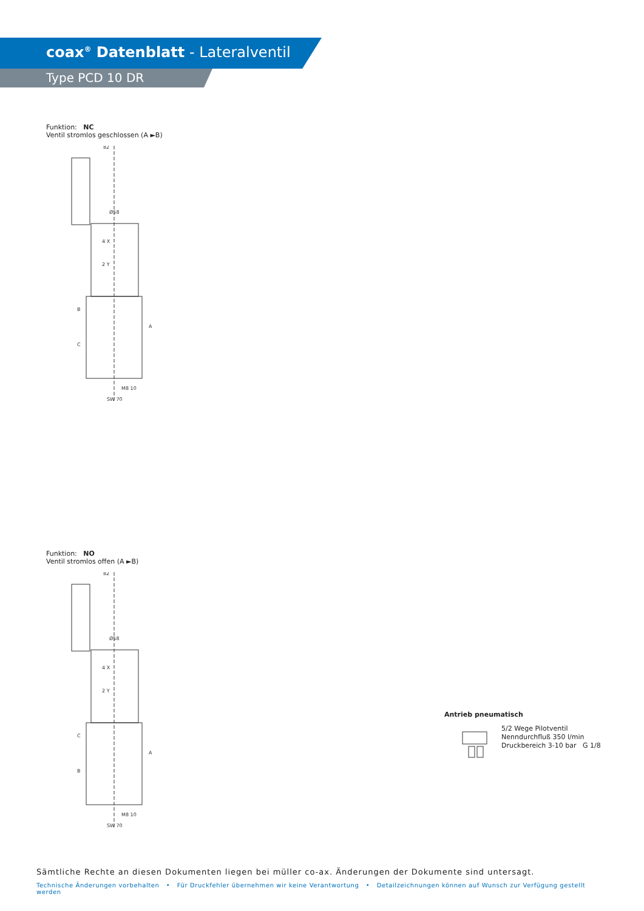coax<sup>®</sup> Datenblatt - Lateralventil
Type PCD 10 DR
Funktion: NC
Ventil stromlos geschlossen (A ►B)
82
Ø58
4 X
2 Y
B
A
C
M8 10
SW 70
Funktion: NO
Ventil stromlos offen (A ►B)
82
Ø58
4 X
2 Y
C
A
B
M8 10
SW 70
Antrieb pneumatisch
5/2 Wege Pilotventil
Nenndurchfluß 350 l/min
Druckbereich 3-10 bar G 1/8
Sämtliche Rechte an diesen Dokumenten liegen bei müller co-ax. Änderungen der Dokumente sind untersagt.
Technische Änderungen vorbehalten • Für Druckfehler übernehmen wir keine Verantwortung • Detailzeichnungen können auf Wunsch zur Verfügung gestellt werden